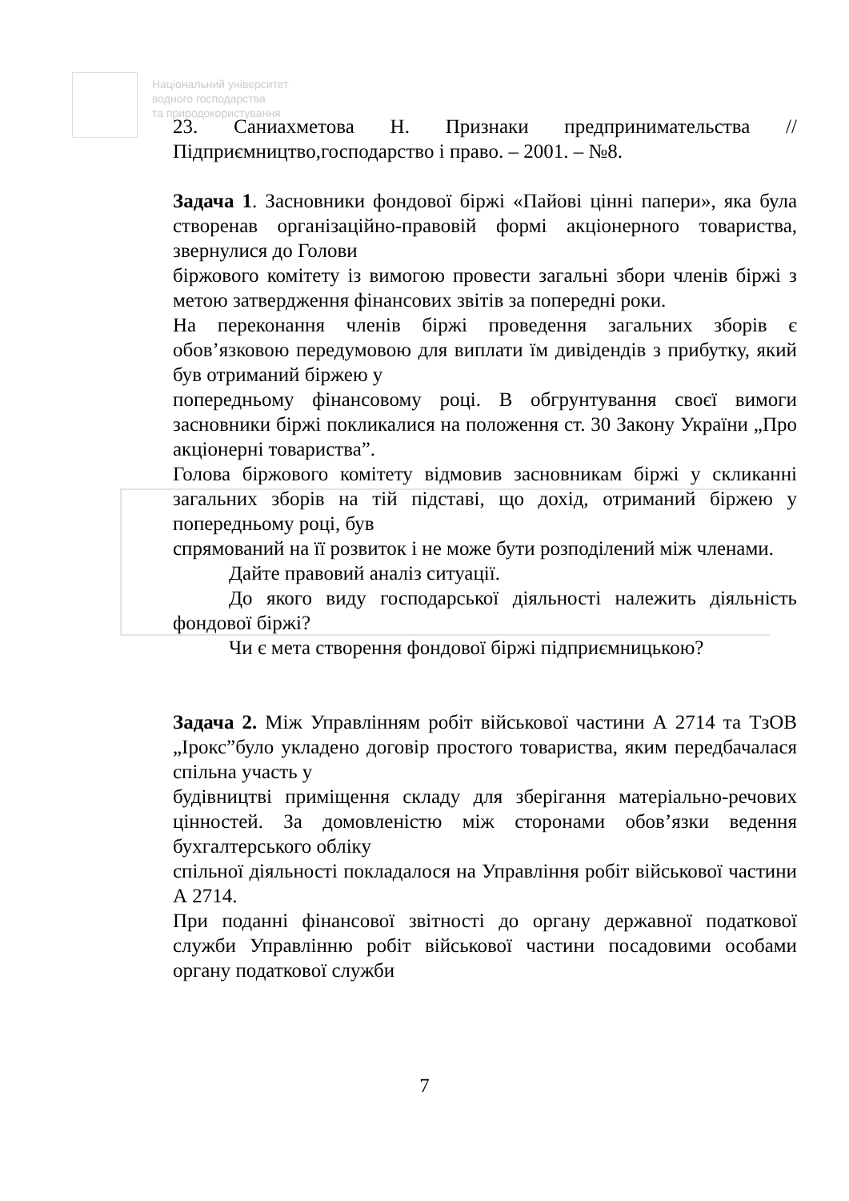Національний університет
водного господарства
та природокористування
23. Саниахметова Н. Признаки предпринимательства // Підприємництво,господарство і право. – 2001. – №8.
Задача 1. Засновники фондової біржі «Пайові цінні папери», яка була створенав організаційно-правовій формі акціонерного товариства, звернулися до Голови
біржового комітету із вимогою провести загальні збори членів біржі з метою затвердження фінансових звітів за попередні роки.
На переконання членів біржі проведення загальних зборів є обов’язковою передумовою для виплати їм дивідендів з прибутку, який був отриманий біржею у
попередньому фінансовому році. В обгрунтування своєї вимоги засновники біржі покликалися на положення ст. 30 Закону України „Про акціонерні товариства”.
Голова біржового комітету відмовив засновникам біржі у скликанні загальних зборів на тій підставі, що дохід, отриманий біржею у попередньому році, був
спрямований на її розвиток і не може бути розподілений між членами.
Дайте правовий аналіз ситуації.
До якого виду господарської діяльності належить діяльність фондової біржі?
Чи є мета створення фондової біржі підприємницькою?
Задача 2. Між Управлінням робіт військової частини А 2714 та ТзОВ „Ірокс”було укладено договір простого товариства, яким передбачалася спільна участь у
будівництві приміщення складу для зберігання матеріально-речових цінностей. За домовленістю між сторонами обов’язки ведення бухгалтерського обліку
спільної діяльності покладалося на Управління робіт військової частини А 2714.
При поданні фінансової звітності до органу державної податкової служби Управлінню робіт військової частини посадовими особами органу податкової служби
7